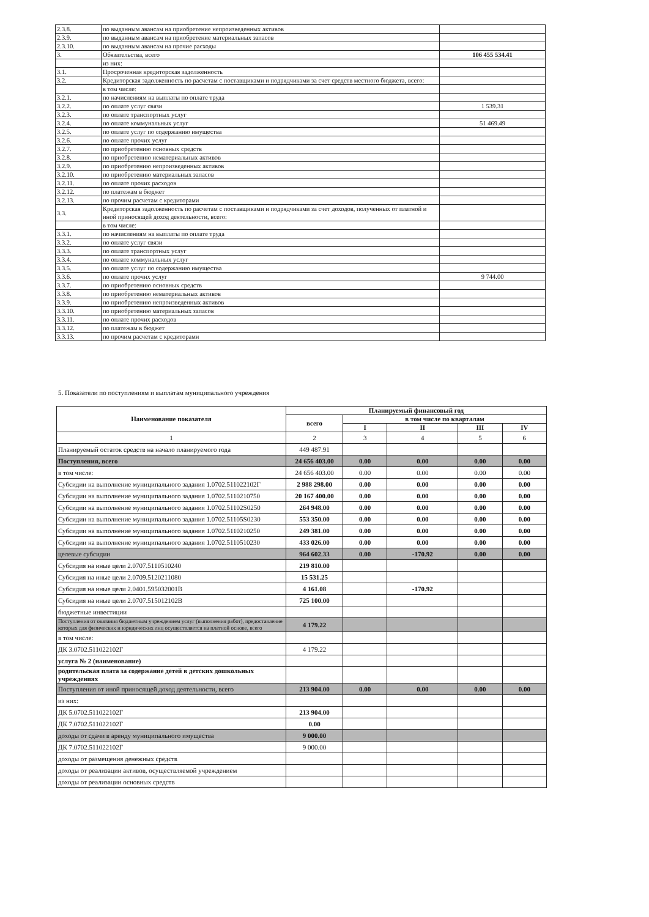| 2.3.8. | по выданным авансам на приобретение непроизведенных активов | |
| 2.3.9. | по выданным авансам на приобретение материальных запасов | |
| 2.3.10. | по выданным авансам на прочие расходы | |
| 3. | Обязательства, всего | 106 455 534.41 |
| | из них: | |
| 3.1. | Просроченная кредиторская задолженность | |
| 3.2. | Кредиторская задолженность по расчетам с поставщиками и подрядчиками за счет средств местного бюджета, всего: | |
| | в том числе: | |
| 3.2.1. | по начислениям на выплаты по оплате труда | |
| 3.2.2. | по оплате услуг связи | 1 539.31 |
| 3.2.3. | по оплате транспортных услуг | |
| 3.2.4. | по оплате коммунальных услуг | 51 469.49 |
| 3.2.5. | по оплате услуг по содержанию имущества | |
| 3.2.6. | по оплате прочих услуг | |
| 3.2.7. | по приобретению основных средств | |
| 3.2.8. | по приобретению нематериальных активов | |
| 3.2.9. | по приобретению непроизведенных активов | |
| 3.2.10. | по приобретению материальных запасов | |
| 3.2.11. | по оплате прочих расходов | |
| 3.2.12. | по платежам в бюджет | |
| 3.2.13. | по прочим расчетам с кредиторами | |
| 3.3. | Кредиторская задолженность по расчетам с поставщиками и подрядчиками за счет доходов, полученных от платной и иной приносящей доход деятельности, всего: | |
| | в том числе: | |
| 3.3.1. | по начислениям на выплаты по оплате труда | |
| 3.3.2. | по оплате услуг связи | |
| 3.3.3. | по оплате транспортных услуг | |
| 3.3.4. | по оплате коммунальных услуг | |
| 3.3.5. | по оплате услуг по содержанию имущества | |
| 3.3.6. | по оплате прочих услуг | 9 744.00 |
| 3.3.7. | по приобретению основных средств | |
| 3.3.8. | по приобретению нематериальных активов | |
| 3.3.9. | по приобретению непроизведенных активов | |
| 3.3.10. | по приобретению материальных запасов | |
| 3.3.11. | по оплате прочих расходов | |
| 3.3.12. | по платежам в бюджет | |
| 3.3.13. | по прочим расчетам с кредиторами | |
5. Показатели по поступлениям и выплатам муниципального учреждения
| Наименование показателя | Планируемый финансовый год | | | | |
| --- | --- | --- | --- | --- | --- |
| | всего | в том числе по кварталам | | | |
| | | I | II | III | IV |
| 1 | 2 | 3 | 4 | 5 | 6 |
| Планируемый остаток средств на начало планируемого года | 449 487.91 | | | | |
| Поступления, всего | 24 656 403.00 | 0.00 | 0.00 | 0.00 | 0.00 |
| в том числе: | 24 656 403.00 | 0.00 | 0.00 | 0.00 | 0.00 |
| Субсидии на выполнение муниципального задания 1.0702.511022102Г | 2 988 298.00 | 0.00 | 0.00 | 0.00 | 0.00 |
| Субсидии на выполнение муниципального задания 1.0702.5110210750 | 20 167 400.00 | 0.00 | 0.00 | 0.00 | 0.00 |
| Субсидии на выполнение муниципального задания 1.0702.51102S0250 | 264 948.00 | 0.00 | 0.00 | 0.00 | 0.00 |
| Субсидии на выполнение муниципального задания 1.0702.51105S0230 | 553 350.00 | 0.00 | 0.00 | 0.00 | 0.00 |
| Субсидии на выполнение муниципального задания 1.0702.5110210250 | 249 381.00 | 0.00 | 0.00 | 0.00 | 0.00 |
| Субсидии на выполнение муниципального задания 1.0702.5110510230 | 433 026.00 | 0.00 | 0.00 | 0.00 | 0.00 |
| целевые субсидии | 964 602.33 | 0.00 | -170.92 | 0.00 | 0.00 |
| Субсидия на иные цели 2.0707.5110510240 | 219 810.00 | | | | |
| Субсидия на иные цели 2.0709.5120211080 | 15 531.25 | | | | |
| Субсидия на иные цели 2.0401.595032001В | 4 161.08 | | -170.92 | | |
| Субсидия на иные цели 2.0707.515012102В | 725 100.00 | | | | |
| бюджетные инвестиции | | | | | |
| Поступления от оказания бюджетным учреждением услуг (выполнения работ), предоставление которых для физических и юридических лиц осуществляется на платной основе, всего | 4 179.22 | | | | |
| в том числе: | | | | | |
| ДК 3.0702.511022102Г | 4 179.22 | | | | |
| услуга № 2 (наименование) | | | | | |
| родительская плата за содержание детей в детских дошкольных учреждениях | | | | | |
| Поступления от иной приносящей доход деятельности, всего | 213 904.00 | 0.00 | 0.00 | 0.00 | 0.00 |
| из них: | | | | | |
| ДК 5.0702.511022102Г | 213 904.00 | | | | |
| ДК 7.0702.511022102Г | 0.00 | | | | |
| доходы от сдачи в аренду муниципального имущества | 9 000.00 | | | | |
| ДК 7.0702.511022102Г | 9 000.00 | | | | |
| доходы от размещения денежных средств | | | | | |
| доходы от реализации активов, осуществляемой учреждением | | | | | |
| доходы от реализации основных средств | | | | | |